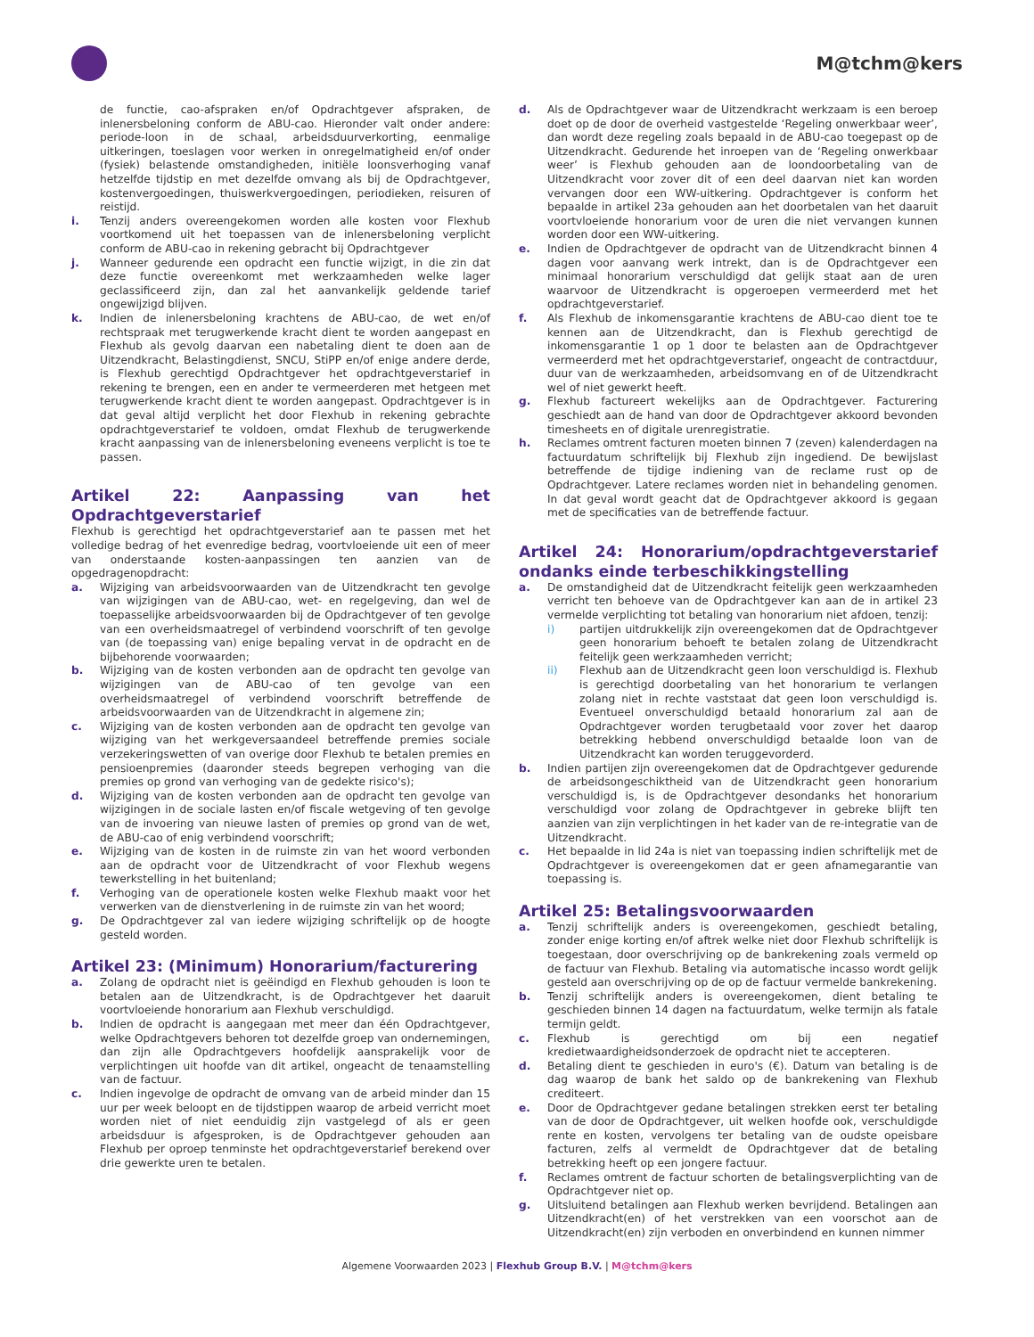M@tchm@kers
de functie, cao-afspraken en/of Opdrachtgever afspraken, de inlenersbeloning conform de ABU-cao. Hieronder valt onder andere: periode-loon in de schaal, arbeidsduurverkorting, eenmalige uitkeringen, toeslagen voor werken in onregelmatigheid en/of onder (fysiek) belastende omstandigheden, initiële loonsverhoging vanaf hetzelfde tijdstip en met dezelfde omvang als bij de Opdrachtgever, kostenvergoedingen, thuiswerkvergoedingen, periodieken, reisuren of reistijd.
i. Tenzij anders overeengekomen worden alle kosten voor Flexhub voortkomend uit het toepassen van de inlenersbeloning verplicht conform de ABU-cao in rekening gebracht bij Opdrachtgever
j. Wanneer gedurende een opdracht een functie wijzigt, in die zin dat deze functie overeenkomt met werkzaamheden welke lager geclassificeerd zijn, dan zal het aanvankelijk geldende tarief ongewijzigd blijven.
k. Indien de inlenersbeloning krachtens de ABU-cao, de wet en/of rechtspraak met terugwerkende kracht dient te worden aangepast en Flexhub als gevolg daarvan een nabetaling dient te doen aan de Uitzendkracht, Belastingdienst, SNCU, StiPP en/of enige andere derde, is Flexhub gerechtigd Opdrachtgever het opdrachtgeverstarief in rekening te brengen, een en ander te vermeerderen met hetgeen met terugwerkende kracht dient te worden aangepast. Opdrachtgever is in dat geval altijd verplicht het door Flexhub in rekening gebrachte opdrachtgeverstarief te voldoen, omdat Flexhub de terugwerkende kracht aanpassing van de inlenersbeloning eveneens verplicht is toe te passen.
Artikel 22: Aanpassing van het Opdrachtgeverstarief
Flexhub is gerechtigd het opdrachtgeverstarief aan te passen met het volledige bedrag of het evenredige bedrag, voortvloeiende uit een of meer van onderstaande kosten-aanpassingen ten aanzien van de opgedragenopdracht:
a. Wijziging van arbeidsvoorwaarden van de Uitzendkracht ten gevolge van wijzigingen van de ABU-cao, wet- en regelgeving, dan wel de toepasselijke arbeidsvoorwaarden bij de Opdrachtgever of ten gevolge van een overheidsmaatregel of verbindend voorschrift of ten gevolge van (de toepassing van) enige bepaling vervat in de opdracht en de bijbehorende voorwaarden;
b. Wijziging van de kosten verbonden aan de opdracht ten gevolge van wijzigingen van de ABU-cao of ten gevolge van een overheidsmaatregel of verbindend voorschrift betreffende de arbeidsvoorwaarden van de Uitzendkracht in algemene zin;
c. Wijziging van de kosten verbonden aan de opdracht ten gevolge van wijziging van het werkgeversaandeel betreffende premies sociale verzekeringswetten of van overige door Flexhub te betalen premies en pensioenpremies (daaronder steeds begrepen verhoging van die premies op grond van verhoging van de gedekte risico's);
d. Wijziging van de kosten verbonden aan de opdracht ten gevolge van wijzigingen in de sociale lasten en/of fiscale wetgeving of ten gevolge van de invoering van nieuwe lasten of premies op grond van de wet, de ABU-cao of enig verbindend voorschrift;
e. Wijziging van de kosten in de ruimste zin van het woord verbonden aan de opdracht voor de Uitzendkracht of voor Flexhub wegens tewerkstelling in het buitenland;
f. Verhoging van de operationele kosten welke Flexhub maakt voor het verwerken van de dienstverlening in de ruimste zin van het woord;
g. De Opdrachtgever zal van iedere wijziging schriftelijk op de hoogte gesteld worden.
Artikel 23: (Minimum) Honorarium/facturering
a. Zolang de opdracht niet is geëindigd en Flexhub gehouden is loon te betalen aan de Uitzendkracht, is de Opdrachtgever het daaruit voortvloeiende honorarium aan Flexhub verschuldigd.
b. Indien de opdracht is aangegaan met meer dan één Opdrachtgever, welke Opdrachtgevers behoren tot dezelfde groep van ondernemingen, dan zijn alle Opdrachtgevers hoofdelijk aansprakelijk voor de verplichtingen uit hoofde van dit artikel, ongeacht de tenaamstelling van de factuur.
c. Indien ingevolge de opdracht de omvang van de arbeid minder dan 15 uur per week beloopt en de tijdstippen waarop de arbeid verricht moet worden niet of niet eenduidig zijn vastgelegd of als er geen arbeidsduur is afgesproken, is de Opdrachtgever gehouden aan Flexhub per oproep tenminste het opdrachtgeverstarief berekend over drie gewerkte uren te betalen.
d. Als de Opdrachtgever waar de Uitzendkracht werkzaam is een beroep doet op de door de overheid vastgestelde ‘Regeling onwerkbaar weer’, dan wordt deze regeling zoals bepaald in de ABU-cao toegepast op de Uitzendkracht. Gedurende het inroepen van de ‘Regeling onwerkbaar weer’ is Flexhub gehouden aan de loondoorbetaling van de Uitzendkracht voor zover dit of een deel daarvan niet kan worden vervangen door een WW-uitkering. Opdrachtgever is conform het bepaalde in artikel 23a gehouden aan het doorbetalen van het daaruit voortvloeiende honorarium voor de uren die niet vervangen kunnen worden door een WW-uitkering.
e. Indien de Opdrachtgever de opdracht van de Uitzendkracht binnen 4 dagen voor aanvang werk intrekt, dan is de Opdrachtgever een minimaal honorarium verschuldigd dat gelijk staat aan de uren waarvoor de Uitzendkracht is opgeroepen vermeerderd met het opdrachtgeverstarief.
f. Als Flexhub de inkomensgarantie krachtens de ABU-cao dient toe te kennen aan de Uitzendkracht, dan is Flexhub gerechtigd de inkomensgarantie 1 op 1 door te belasten aan de Opdrachtgever vermeerderd met het opdrachtgeverstarief, ongeacht de contractduur, duur van de werkzaamheden, arbeidsomvang en of de Uitzendkracht wel of niet gewerkt heeft.
g. Flexhub factureert wekelijks aan de Opdrachtgever. Facturering geschiedt aan de hand van door de Opdrachtgever akkoord bevonden timesheets en of digitale urenregistratie.
h. Reclames omtrent facturen moeten binnen 7 (zeven) kalenderdagen na factuurdatum schriftelijk bij Flexhub zijn ingediend. De bewijslast betreffende de tijdige indiening van de reclame rust op de Opdrachtgever. Latere reclames worden niet in behandeling genomen. In dat geval wordt geacht dat de Opdrachtgever akkoord is gegaan met de specificaties van de betreffende factuur.
Artikel 24: Honorarium/opdrachtgeverstarief ondanks einde terbeschikkingstelling
a. De omstandigheid dat de Uitzendkracht feitelijk geen werkzaamheden verricht ten behoeve van de Opdrachtgever kan aan de in artikel 23 vermelde verplichting tot betaling van honorarium niet afdoen, tenzij:
i) partijen uitdrukkelijk zijn overeengekomen dat de Opdrachtgever geen honorarium behoeft te betalen zolang de Uitzendkracht feitelijk geen werkzaamheden verricht;
ii) Flexhub aan de Uitzendkracht geen loon verschuldigd is. Flexhub is gerechtigd doorbetaling van het honorarium te verlangen zolang niet in rechte vaststaat dat geen loon verschuldigd is. Eventueel onverschuldigd betaald honorarium zal aan de Opdrachtgever worden terugbetaald voor zover het daarop betrekking hebbend onverschuldigd betaalde loon van de Uitzendkracht kan worden teruggevorderd.
b. Indien partijen zijn overeengekomen dat de Opdrachtgever gedurende de arbeidsongeschiktheid van de Uitzendkracht geen honorarium verschuldigd is, is de Opdrachtgever desondanks het honorarium verschuldigd voor zolang de Opdrachtgever in gebreke blijft ten aanzien van zijn verplichtingen in het kader van de re-integratie van de Uitzendkracht.
c. Het bepaalde in lid 24a is niet van toepassing indien schriftelijk met de Opdrachtgever is overeengekomen dat er geen afnamegarantie van toepassing is.
Artikel 25: Betalingsvoorwaarden
a. Tenzij schriftelijk anders is overeengekomen, geschiedt betaling, zonder enige korting en/of aftrek welke niet door Flexhub schriftelijk is toegestaan, door overschrijving op de bankrekening zoals vermeld op de factuur van Flexhub. Betaling via automatische incasso wordt gelijk gesteld aan overschrijving op de op de factuur vermelde bankrekening.
b. Tenzij schriftelijk anders is overeengekomen, dient betaling te geschieden binnen 14 dagen na factuurdatum, welke termijn als fatale termijn geldt.
c. Flexhub is gerechtigd om bij een negatief kredietwaardigheidsonderzoek de opdracht niet te accepteren.
d. Betaling dient te geschieden in euro's (€). Datum van betaling is de dag waarop de bank het saldo op de bankrekening van Flexhub crediteert.
e. Door de Opdrachtgever gedane betalingen strekken eerst ter betaling van de door de Opdrachtgever, uit welken hoofde ook, verschuldigde rente en kosten, vervolgens ter betaling van de oudste opeisbare facturen, zelfs al vermeldt de Opdrachtgever dat de betaling betrekking heeft op een jongere factuur.
f. Reclames omtrent de factuur schorten de betalingsverplichting van de Opdrachtgever niet op.
g. Uitsluitend betalingen aan Flexhub werken bevrijdend. Betalingen aan Uitzendkracht(en) of het verstrekken van een voorschot aan de Uitzendkracht(en) zijn verboden en onverbindend en kunnen nimmer
Algemene Voorwaarden 2023 | Flexhub Group B.V. | M@tchm@kers